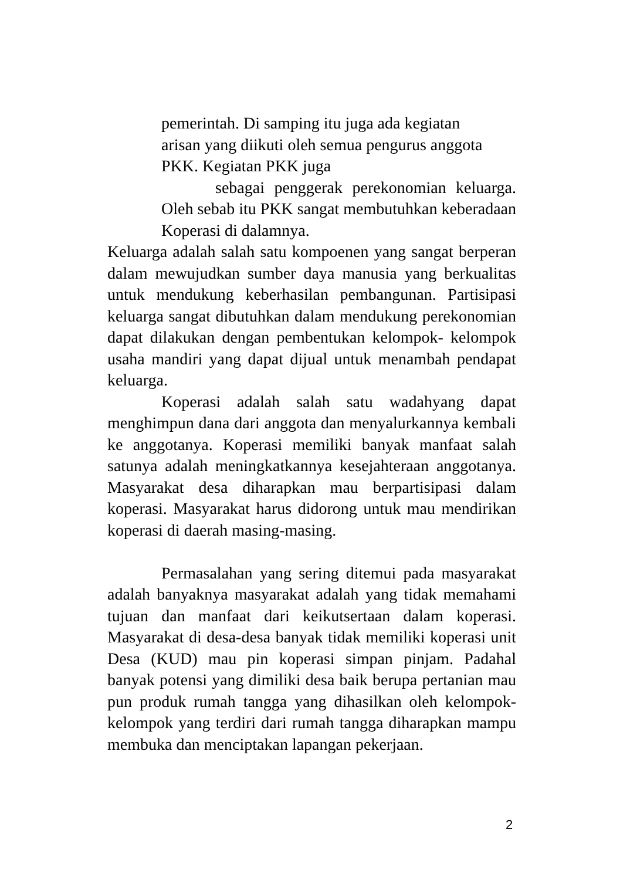pemerintah. Di samping itu juga ada kegiatan
arisan yang diikuti oleh semua pengurus anggota
PKK. Kegiatan PKK juga
sebagai penggerak perekonomian keluarga. Oleh sebab itu PKK sangat membutuhkan keberadaan Koperasi di dalamnya.
Keluarga adalah salah satu kompoenen yang sangat berperan dalam mewujudkan sumber daya manusia yang berkualitas untuk mendukung keberhasilan pembangunan. Partisipasi keluarga sangat dibutuhkan dalam mendukung perekonomian dapat dilakukan dengan pembentukan kelompok- kelompok usaha mandiri yang dapat dijual untuk menambah pendapat keluarga.
Koperasi adalah salah satu wadahyang dapat menghimpun dana dari anggota dan menyalurkannya kembali ke anggotanya. Koperasi memiliki banyak manfaat salah satunya adalah meningkatkannya kesejahteraan anggotanya. Masyarakat desa diharapkan mau berpartisipasi dalam koperasi. Masyarakat harus didorong untuk mau mendirikan koperasi di daerah masing-masing.
Permasalahan yang sering ditemui pada masyarakat adalah banyaknya masyarakat adalah yang tidak memahami tujuan dan manfaat dari keikutsertaan dalam koperasi. Masyarakat di desa-desa banyak tidak memiliki koperasi unit Desa (KUD) mau pin koperasi simpan pinjam. Padahal banyak potensi yang dimiliki desa baik berupa pertanian mau pun produk rumah tangga yang dihasilkan oleh kelompok-kelompok yang terdiri dari rumah tangga diharapkan mampu membuka dan menciptakan lapangan pekerjaan.
2